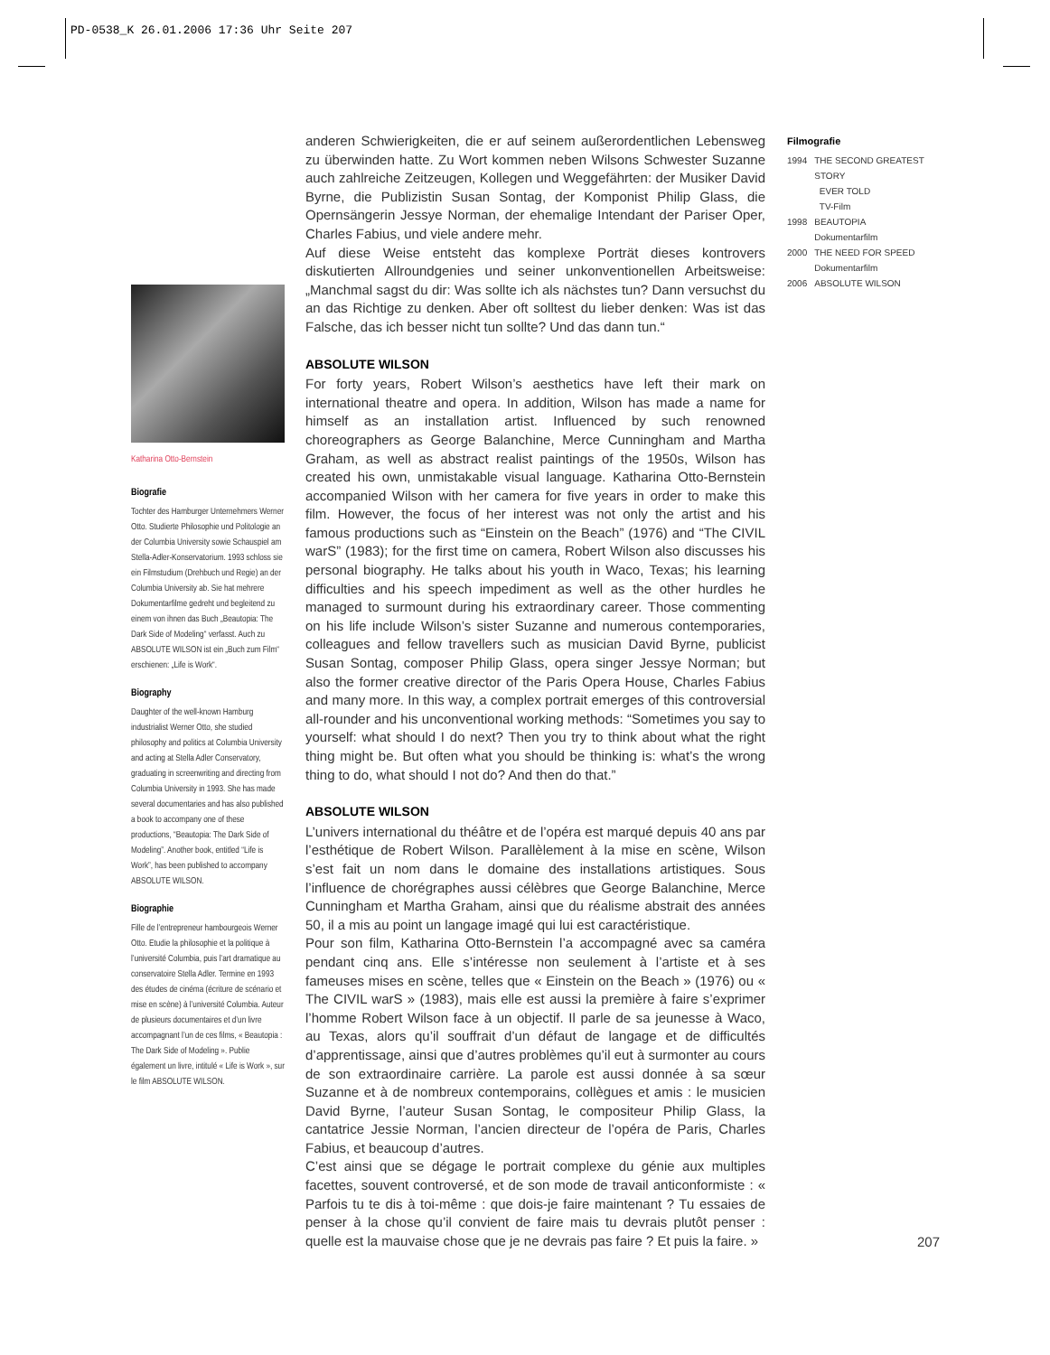PD-0538_K 26.01.2006 17:36 Uhr Seite 207
anderen Schwierigkeiten, die er auf seinem außerordentlichen Lebensweg zu überwinden hatte. Zu Wort kommen neben Wilsons Schwester Suzanne auch zahlreiche Zeitzeugen, Kollegen und Weggefährten: der Musiker David Byrne, die Publizistin Susan Sontag, der Komponist Philip Glass, die Opernsängerin Jessye Norman, der ehemalige Intendant der Pariser Oper, Charles Fabius, und viele andere mehr.
Auf diese Weise entsteht das komplexe Porträt dieses kontrovers diskutierten Allroundgenies und seiner unkonventionellen Arbeitsweise: „Manchmal sagst du dir: Was sollte ich als nächstes tun? Dann versuchst du an das Richtige zu denken. Aber oft solltest du lieber denken: Was ist das Falsche, das ich besser nicht tun sollte? Und das dann tun.“
ABSOLUTE WILSON
For forty years, Robert Wilson’s aesthetics have left their mark on international theatre and opera. In addition, Wilson has made a name for himself as an installation artist. Influenced by such renowned choreographers as George Balanchine, Merce Cunningham and Martha Graham, as well as abstract realist paintings of the 1950s, Wilson has created his own, unmistakable visual language. Katharina Otto-Bernstein accompanied Wilson with her camera for five years in order to make this film. However, the focus of her interest was not only the artist and his famous productions such as “Einstein on the Beach” (1976) and “The CIVIL warS” (1983); for the first time on camera, Robert Wilson also discusses his personal biography. He talks about his youth in Waco, Texas; his learning difficulties and his speech impediment as well as the other hurdles he managed to surmount during his extraordinary career. Those commenting on his life include Wilson’s sister Suzanne and numerous contemporaries, colleagues and fellow travellers such as musician David Byrne, publicist Susan Sontag, composer Philip Glass, opera singer Jessye Norman; but also the former creative director of the Paris Opera House, Charles Fabius and many more. In this way, a complex portrait emerges of this controversial all-rounder and his unconventional working methods: “Sometimes you say to yourself: what should I do next? Then you try to think about what the right thing might be. But often what you should be thinking is: what’s the wrong thing to do, what should I not do? And then do that.”
ABSOLUTE WILSON
L’univers international du théâtre et de l’opéra est marqué depuis 40 ans par l’esthétique de Robert Wilson. Parallèlement à la mise en scène, Wilson s’est fait un nom dans le domaine des installations artistiques. Sous l’influence de chorégraphes aussi célèbres que George Balanchine, Merce Cunningham et Martha Graham, ainsi que du réalisme abstrait des années 50, il a mis au point un langage imagé qui lui est caractéristique.
Pour son film, Katharina Otto-Bernstein l’a accompagné avec sa caméra pendant cinq ans. Elle s’intéresse non seulement à l’artiste et à ses fameuses mises en scène, telles que « Einstein on the Beach » (1976) ou « The CIVIL warS » (1983), mais elle est aussi la première à faire s’exprimer l’homme Robert Wilson face à un objectif. Il parle de sa jeunesse à Waco, au Texas, alors qu’il souffrait d’un défaut de langage et de difficultés d’apprentissage, ainsi que d’autres problèmes qu’il eut à surmonter au cours de son extraordinaire carrière. La parole est aussi donnée à sa sœur Suzanne et à de nombreux contemporains, collègues et amis : le musicien David Byrne, l’auteur Susan Sontag, le compositeur Philip Glass, la cantatrice Jessie Norman, l’ancien directeur de l’opéra de Paris, Charles Fabius, et beaucoup d’autres.
C’est ainsi que se dégage le portrait complexe du génie aux multiples facettes, souvent controversé, et de son mode de travail anticonformiste : « Parfois tu te dis à toi-même : que dois-je faire maintenant ? Tu essaies de penser à la chose qu’il convient de faire mais tu devrais plutôt penser : quelle est la mauvaise chose que je ne devrais pas faire ? Et puis la faire. »
Katharina Otto-Bernstein
Biografie
Tochter des Hamburger Unternehmers Werner Otto. Studierte Philosophie und Politologie an der Columbia University sowie Schauspiel am Stella-Adler-Konservatorium. 1993 schloss sie ein Filmstudium (Drehbuch und Regie) an der Columbia University ab. Sie hat mehrere Dokumentarfilme gedreht und begleitend zu einem von ihnen das Buch „Beautopia: The Dark Side of Modeling“ verfasst. Auch zu ABSOLUTE WILSON ist ein „Buch zum Film“ erschienen: „Life is Work“.
Biography
Daughter of the well-known Hamburg industrialist Werner Otto, she studied philosophy and politics at Columbia University and acting at Stella Adler Conservatory, graduating in screenwriting and directing from Columbia University in 1993. She has made several documentaries and has also published a book to accompany one of these productions, “Beautopia: The Dark Side of Modeling”. Another book, entitled “Life is Work”, has been published to accompany ABSOLUTE WILSON.
Biographie
Fille de l’entrepreneur hambourgeois Werner Otto. Etudie la philosophie et la politique à l’université Columbia, puis l’art dramatique au conservatoire Stella Adler. Termine en 1993 des études de cinéma (écriture de scénario et mise en scène) à l’université Columbia. Auteur de plusieurs documentaires et d’un livre accompagnant l’un de ces films, « Beautopia : The Dark Side of Modeling ». Publie également un livre, intitulé « Life is Work », sur le film ABSOLUTE WILSON.
Filmografie
| 1994 | THE SECOND GREATEST STORY EVER TOLD TV-Film |
| 1998 | BEAUTOPIA Dokumentarfilm |
| 2000 | THE NEED FOR SPEED Dokumentarfilm |
| 2006 | ABSOLUTE WILSON |
207